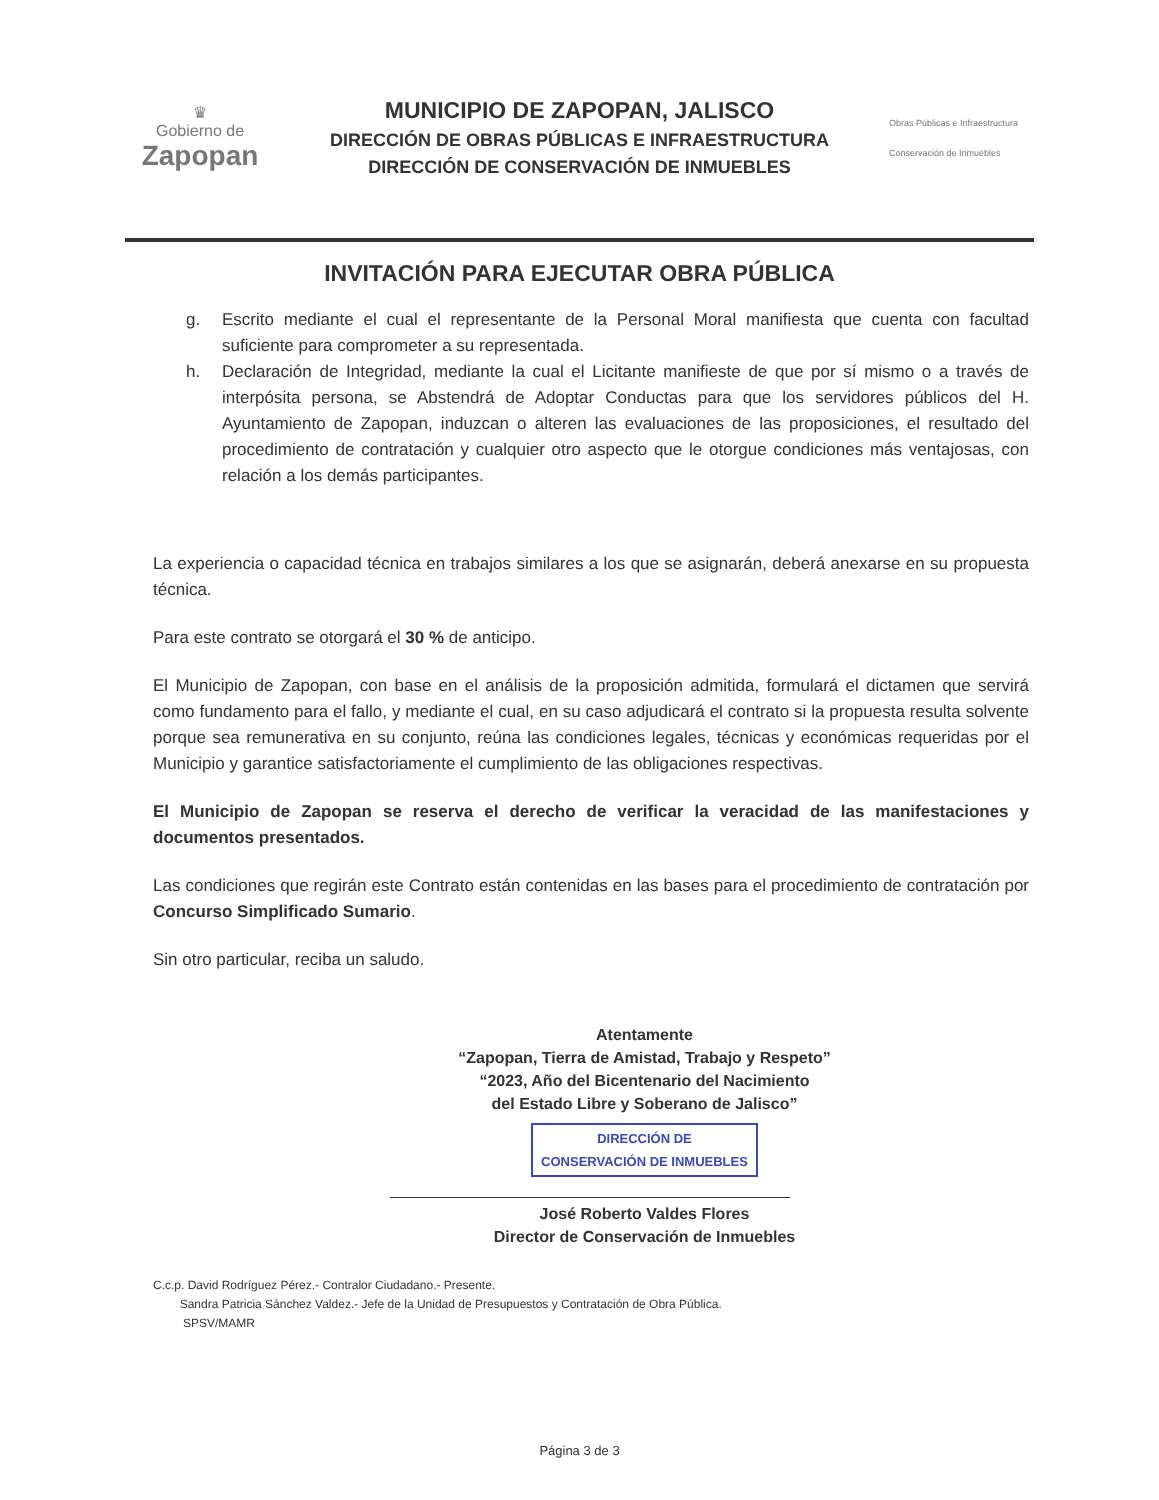♛
Gobierno de
Zapopan
MUNICIPIO DE ZAPOPAN, JALISCO
DIRECCIÓN DE OBRAS PÚBLICAS E INFRAESTRUCTURA
DIRECCIÓN DE CONSERVACIÓN DE INMUEBLES
Obras Públicas e Infraestructura
Conservación de Inmuebles
INVITACIÓN PARA EJECUTAR OBRA PÚBLICA
g. Escrito mediante el cual el representante de la Personal Moral manifiesta que cuenta con facultad suficiente para comprometer a su representada.
h. Declaración de Integridad, mediante la cual el Licitante manifieste de que por sí mismo o a través de interpósita persona, se Abstendrá de Adoptar Conductas para que los servidores públicos del H. Ayuntamiento de Zapopan, induzcan o alteren las evaluaciones de las proposiciones, el resultado del procedimiento de contratación y cualquier otro aspecto que le otorgue condiciones más ventajosas, con relación a los demás participantes.
La experiencia o capacidad técnica en trabajos similares a los que se asignarán, deberá anexarse en su propuesta técnica.
Para este contrato se otorgará el 30 % de anticipo.
El Municipio de Zapopan, con base en el análisis de la proposición admitida, formulará el dictamen que servirá como fundamento para el fallo, y mediante el cual, en su caso adjudicará el contrato si la propuesta resulta solvente porque sea remunerativa en su conjunto, reúna las condiciones legales, técnicas y económicas requeridas por el Municipio y garantice satisfactoriamente el cumplimiento de las obligaciones respectivas.
El Municipio de Zapopan se reserva el derecho de verificar la veracidad de las manifestaciones y documentos presentados.
Las condiciones que regirán este Contrato están contenidas en las bases para el procedimiento de contratación por Concurso Simplificado Sumario.
Sin otro particular, reciba un saludo.
Atentamente
“Zapopan, Tierra de Amistad, Trabajo y Respeto”
“2023, Año del Bicentenario del Nacimiento
del Estado Libre y Soberano de Jalisco”
DIRECCIÓN DE
CONSERVACIÓN DE INMUEBLES
José Roberto Valdes Flores
Director de Conservación de Inmuebles
C.c.p. David Rodríguez Pérez.- Contralor Ciudadano.- Presente.
Sandra Patricia Sánchez Valdez.- Jefe de la Unidad de Presupuestos y Contratación de Obra Pública.
SPSV/MAMR
Página 3 de 3